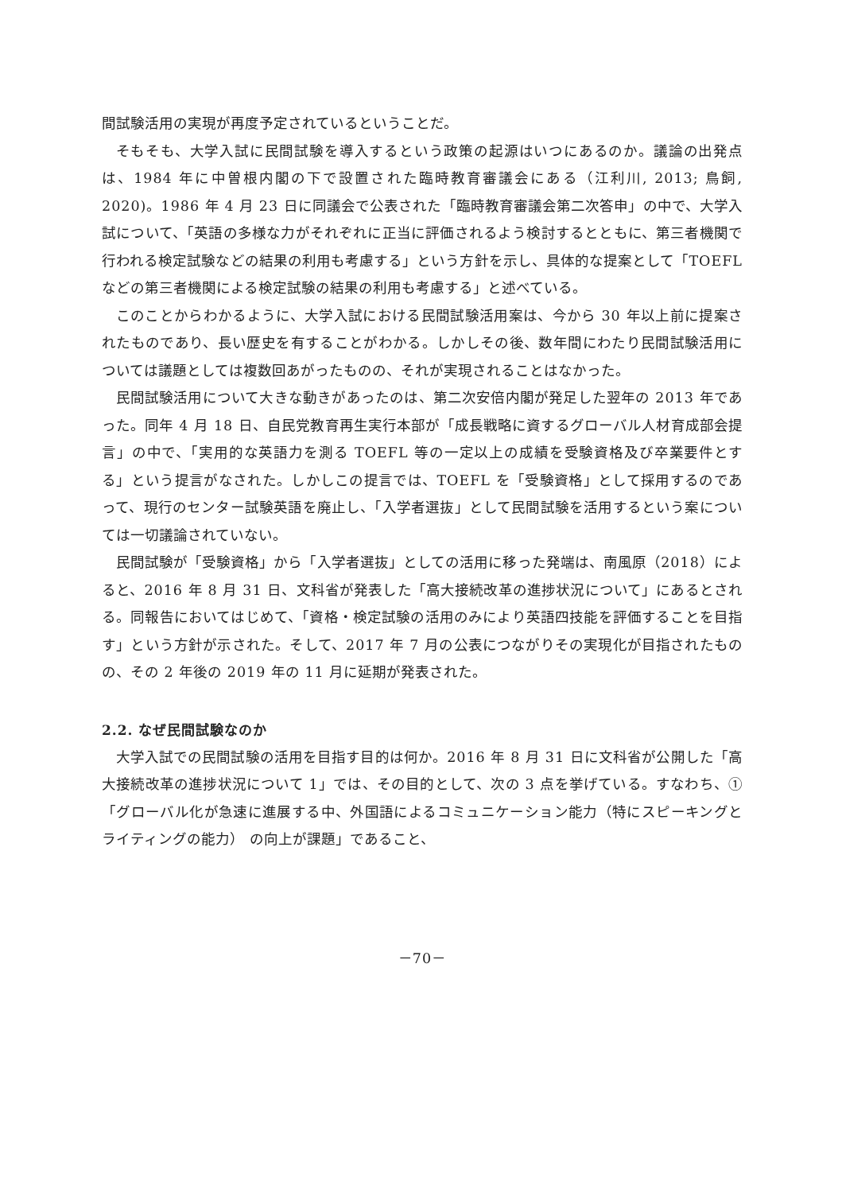間試験活用の実現が再度予定されているということだ。
そもそも、大学入試に民間試験を導入するという政策の起源はいつにあるのか。議論の出発点は、1984 年に中曽根内閣の下で設置された臨時教育審議会にある（江利川, 2013; 鳥飼, 2020)。1986 年 4 月 23 日に同議会で公表された「臨時教育審議会第二次答申」の中で、大学入試について、「英語の多様な力がそれぞれに正当に評価されるよう検討するとともに、第三者機関で行われる検定試験などの結果の利用も考慮する」という方針を示し、具体的な提案として「TOEFL などの第三者機関による検定試験の結果の利用も考慮する」と述べている。
このことからわかるように、大学入試における民間試験活用案は、今から 30 年以上前に提案されたものであり、長い歴史を有することがわかる。しかしその後、数年間にわたり民間試験活用については議題としては複数回あがったものの、それが実現されることはなかった。
民間試験活用について大きな動きがあったのは、第二次安倍内閣が発足した翌年の 2013 年であった。同年 4 月 18 日、自民党教育再生実行本部が「成長戦略に資するグローバル人材育成部会提言」の中で、「実用的な英語力を測る TOEFL 等の一定以上の成績を受験資格及び卒業要件とする」という提言がなされた。しかしこの提言では、TOEFL を「受験資格」として採用するのであって、現行のセンター試験英語を廃止し、「入学者選抜」として民間試験を活用するという案については一切議論されていない。
民間試験が「受験資格」から「入学者選抜」としての活用に移った発端は、南風原（2018）によると、2016 年 8 月 31 日、文科省が発表した「高大接続改革の進捗状況について」にあるとされる。同報告においてはじめて、「資格・検定試験の活用のみにより英語四技能を評価することを目指す」という方針が示された。そして、2017 年 7 月の公表につながりその実現化が目指されたものの、その 2 年後の 2019 年の 11 月に延期が発表された。
2.2. なぜ民間試験なのか
大学入試での民間試験の活用を目指す目的は何か。2016 年 8 月 31 日に文科省が公開した「高大接続改革の進捗状況について 1」では、その目的として、次の 3 点を挙げている。すなわち、①「グローバル化が急速に進展する中、外国語によるコミュニケーション能力（特にスピーキングとライティングの能力） の向上が課題」であること、
－70－